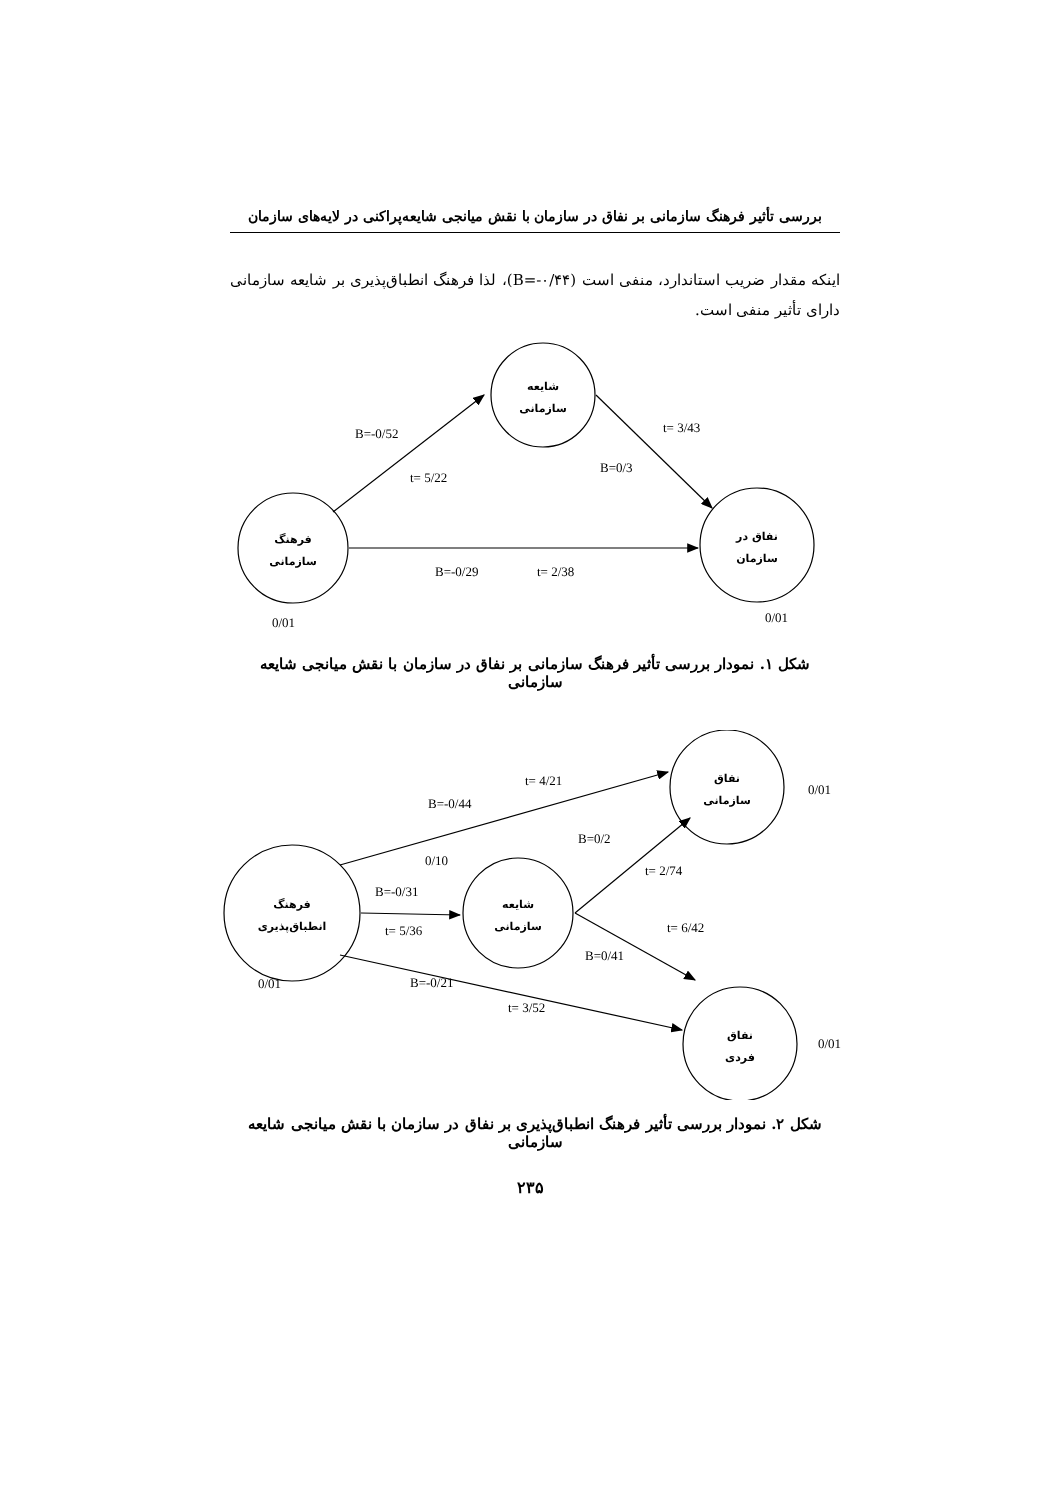بررسی تأثیر فرهنگ سازمانی بر نفاق در سازمان با نقش میانجی شایعه‌پراکنی در لایه‌های سازمان
اینکه مقدار ضریب استاندارد، منفی است (B=-۰/۴۴)، لذا فرهنگ انطباق‌پذیری بر شایعه سازمانی دارای تأثیر منفی است.
شایعه
سازمانی
فرهنگ
سازمانی
نفاق در
سازمان
B=-0/52
t= 5/22
t= 3/43
B=0/3
B=-0/29
t= 2/38
0/01
0/01
شکل ۱. نمودار بررسی تأثیر فرهنگ سازمانی بر نفاق در سازمان با نقش میانجی شایعه سازمانی
نفاق
سازمانی
فرهنگ
انطباق‌پذیری
شایعه
سازمانی
نفاق
فردی
t= 4/21
B=-0/44
0/01
B=0/2
0/10
t= 2/74
B=-0/31
t= 5/36
t= 6/42
B=0/41
0/01
B=-0/21
t= 3/52
0/01
شکل ۲. نمودار بررسی تأثیر فرهنگ انطباق‌پذیری بر نفاق در سازمان با نقش میانجی شایعه سازمانی
۲۳۵